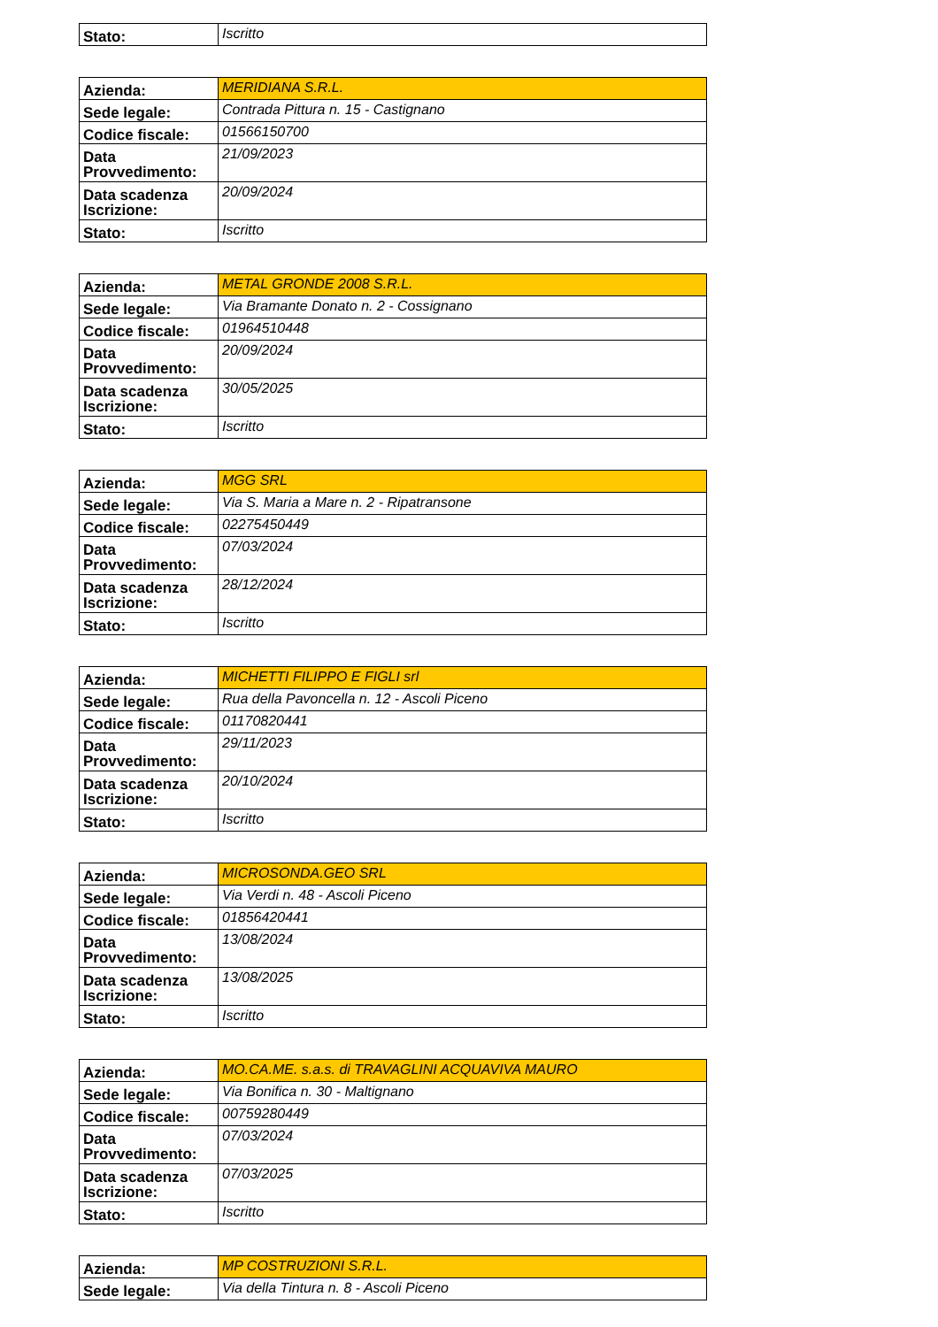| Stato: | Iscritto |
| Azienda: | MERIDIANA S.R.L. |
| Sede legale: | Contrada Pittura n. 15 - Castignano |
| Codice fiscale: | 01566150700 |
| Data Provvedimento: | 21/09/2023 |
| Data scadenza Iscrizione: | 20/09/2024 |
| Stato: | Iscritto |
| Azienda: | METAL GRONDE 2008 S.R.L. |
| Sede legale: | Via Bramante Donato n. 2 - Cossignano |
| Codice fiscale: | 01964510448 |
| Data Provvedimento: | 20/09/2024 |
| Data scadenza Iscrizione: | 30/05/2025 |
| Stato: | Iscritto |
| Azienda: | MGG SRL |
| Sede legale: | Via S. Maria a Mare n. 2 - Ripatransone |
| Codice fiscale: | 02275450449 |
| Data Provvedimento: | 07/03/2024 |
| Data scadenza Iscrizione: | 28/12/2024 |
| Stato: | Iscritto |
| Azienda: | MICHETTI FILIPPO E FIGLI srl |
| Sede legale: | Rua della Pavoncella n. 12 - Ascoli Piceno |
| Codice fiscale: | 01170820441 |
| Data Provvedimento: | 29/11/2023 |
| Data scadenza Iscrizione: | 20/10/2024 |
| Stato: | Iscritto |
| Azienda: | MICROSONDA.GEO SRL |
| Sede legale: | Via Verdi n. 48 - Ascoli Piceno |
| Codice fiscale: | 01856420441 |
| Data Provvedimento: | 13/08/2024 |
| Data scadenza Iscrizione: | 13/08/2025 |
| Stato: | Iscritto |
| Azienda: | MO.CA.ME. s.a.s. di TRAVAGLINI ACQUAVIVA MAURO |
| Sede legale: | Via Bonifica n. 30 - Maltignano |
| Codice fiscale: | 00759280449 |
| Data Provvedimento: | 07/03/2024 |
| Data scadenza Iscrizione: | 07/03/2025 |
| Stato: | Iscritto |
| Azienda: | MP COSTRUZIONI S.R.L. |
| Sede legale: | Via della Tintura n. 8 - Ascoli Piceno |